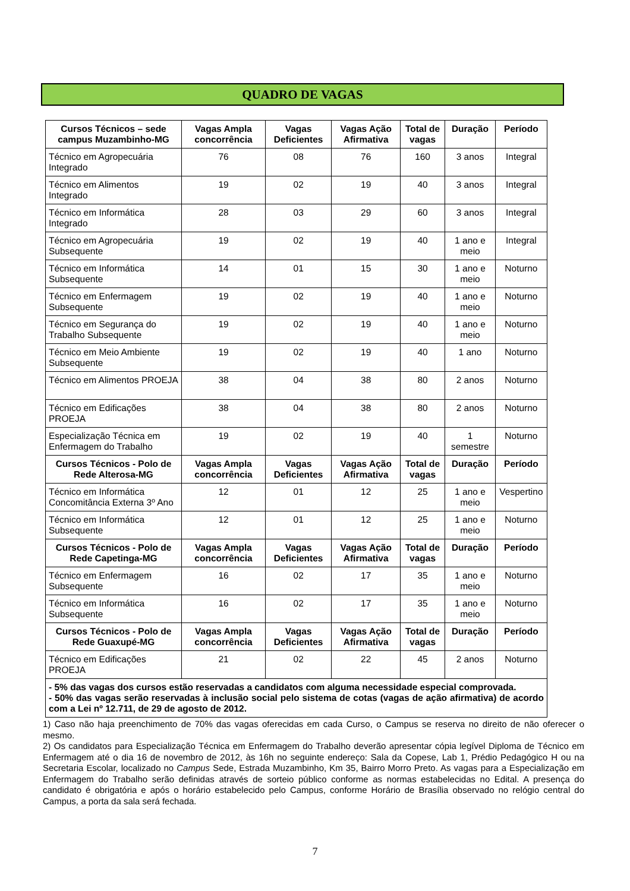QUADRO DE VAGAS
| Cursos Técnicos – sede campus Muzambinho-MG | Vagas Ampla concorrência | Vagas Deficientes | Vagas Ação Afirmativa | Total de vagas | Duração | Período |
| --- | --- | --- | --- | --- | --- | --- |
| Técnico em Agropecuária Integrado | 76 | 08 | 76 | 160 | 3 anos | Integral |
| Técnico em Alimentos Integrado | 19 | 02 | 19 | 40 | 3 anos | Integral |
| Técnico em Informática Integrado | 28 | 03 | 29 | 60 | 3 anos | Integral |
| Técnico em Agropecuária Subsequente | 19 | 02 | 19 | 40 | 1 ano e meio | Integral |
| Técnico em Informática Subsequente | 14 | 01 | 15 | 30 | 1 ano e meio | Noturno |
| Técnico em Enfermagem Subsequente | 19 | 02 | 19 | 40 | 1 ano e meio | Noturno |
| Técnico em Segurança do Trabalho Subsequente | 19 | 02 | 19 | 40 | 1 ano e meio | Noturno |
| Técnico em Meio Ambiente Subsequente | 19 | 02 | 19 | 40 | 1 ano | Noturno |
| Técnico em Alimentos PROEJA | 38 | 04 | 38 | 80 | 2 anos | Noturno |
| Técnico em Edificações PROEJA | 38 | 04 | 38 | 80 | 2 anos | Noturno |
| Especialização Técnica em Enfermagem do Trabalho | 19 | 02 | 19 | 40 | 1 semestre | Noturno |
| Cursos Técnicos - Polo de Rede Alterosa-MG | Vagas Ampla concorrência | Vagas Deficientes | Vagas Ação Afirmativa | Total de vagas | Duração | Período |
| Técnico em Informática Concomitância Externa 3º Ano | 12 | 01 | 12 | 25 | 1 ano e meio | Vespertino |
| Técnico em Informática Subsequente | 12 | 01 | 12 | 25 | 1 ano e meio | Noturno |
| Cursos Técnicos - Polo de Rede Capetinga-MG | Vagas Ampla concorrência | Vagas Deficientes | Vagas Ação Afirmativa | Total de vagas | Duração | Período |
| Técnico em Enfermagem Subsequente | 16 | 02 | 17 | 35 | 1 ano e meio | Noturno |
| Técnico em Informática Subsequente | 16 | 02 | 17 | 35 | 1 ano e meio | Noturno |
| Cursos Técnicos - Polo de Rede Guaxupé-MG | Vagas Ampla concorrência | Vagas Deficientes | Vagas Ação Afirmativa | Total de vagas | Duração | Período |
| Técnico em Edificações PROEJA | 21 | 02 | 22 | 45 | 2 anos | Noturno |
| - 5% das vagas dos cursos estão reservadas a candidatos com alguma necessidade especial comprovada. - 50% das vagas serão reservadas à inclusão social pelo sistema de cotas (vagas de ação afirmativa) de acordo com a Lei nº 12.711, de 29 de agosto de 2012. | | | | | | |
1) Caso não haja preenchimento de 70% das vagas oferecidas em cada Curso, o Campus se reserva no direito de não oferecer o mesmo.
2) Os candidatos para Especialização Técnica em Enfermagem do Trabalho deverão apresentar cópia legível Diploma de Técnico em Enfermagem até o dia 16 de novembro de 2012, às 16h no seguinte endereço: Sala da Copese, Lab 1, Prédio Pedagógico H ou na Secretaria Escolar, localizado no Campus Sede, Estrada Muzambinho, Km 35, Bairro Morro Preto. As vagas para a Especialização em Enfermagem do Trabalho serão definidas através de sorteio público conforme as normas estabelecidas no Edital. A presença do candidato é obrigatória e após o horário estabelecido pelo Campus, conforme Horário de Brasília observado no relógio central do Campus, a porta da sala será fechada.
7